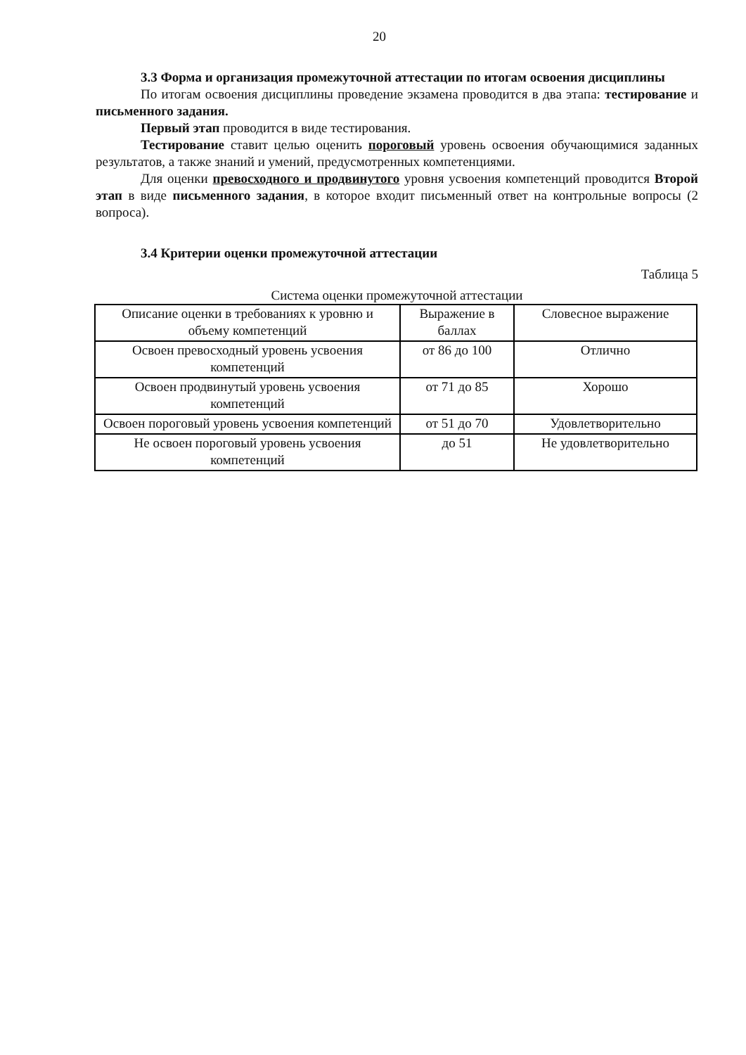20
3.3 Форма и организация промежуточной аттестации по итогам освоения дисциплины
По итогам освоения дисциплины проведение экзамена проводится в два этапа: тестирование и письменного задания.
Первый этап проводится в виде тестирования.
Тестирование ставит целью оценить пороговый уровень освоения обучающимися заданных результатов, а также знаний и умений, предусмотренных компетенциями.
Для оценки превосходного и продвинутого уровня усвоения компетенций проводится Второй этап в виде письменного задания, в которое входит письменный ответ на контрольные вопросы (2 вопроса).
3.4 Критерии оценки промежуточной аттестации
Таблица 5
Система оценки промежуточной аттестации
| Описание оценки в требованиях к уровню и объему компетенций | Выражение в баллах | Словесное выражение |
| Освоен превосходный уровень усвоения компетенций | от 86 до 100 | Отлично |
| Освоен продвинутый уровень усвоения компетенций | от 71 до 85 | Хорошо |
| Освоен пороговый уровень усвоения компетенций | от 51 до 70 | Удовлетворительно |
| Не освоен пороговый уровень усвоения компетенций | до 51 | Не удовлетворительно |